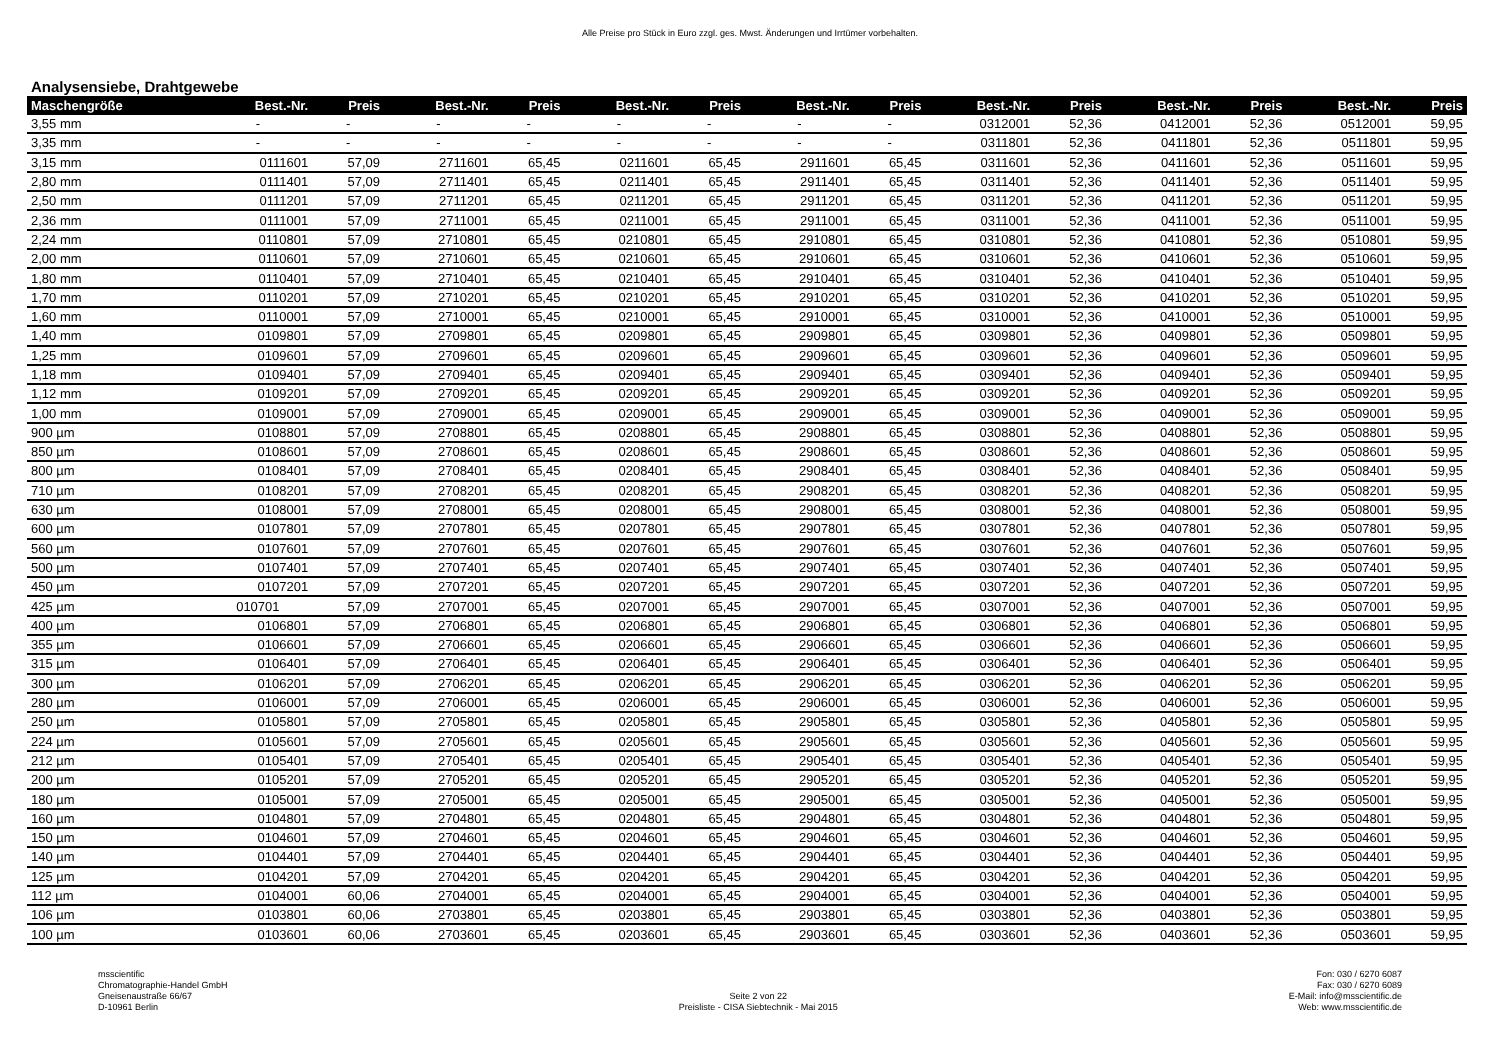Alle Preise pro Stück in Euro zzgl. ges. Mwst. Änderungen und Irrtümer vorbehalten.
Analysensiebe, Drahtgewebe
| Maschengröße | Best.-Nr. | Preis | Best.-Nr. | Preis | Best.-Nr. | Preis | Best.-Nr. | Preis | Best.-Nr. | Preis | Best.-Nr. | Preis | Best.-Nr. | Preis |
| --- | --- | --- | --- | --- | --- | --- | --- | --- | --- | --- | --- | --- | --- | --- |
| 3,55 mm | - | - | - | - | - | - | - | - | 0312001 | 52,36 | 0412001 | 52,36 | 0512001 | 59,95 |
| 3,35 mm | - | - | - | - | - | - | - | - | 0311801 | 52,36 | 0411801 | 52,36 | 0511801 | 59,95 |
| 3,15 mm | 0111601 | 57,09 | 2711601 | 65,45 | 0211601 | 65,45 | 2911601 | 65,45 | 0311601 | 52,36 | 0411601 | 52,36 | 0511601 | 59,95 |
| 2,80 mm | 0111401 | 57,09 | 2711401 | 65,45 | 0211401 | 65,45 | 2911401 | 65,45 | 0311401 | 52,36 | 0411401 | 52,36 | 0511401 | 59,95 |
| 2,50 mm | 0111201 | 57,09 | 2711201 | 65,45 | 0211201 | 65,45 | 2911201 | 65,45 | 0311201 | 52,36 | 0411201 | 52,36 | 0511201 | 59,95 |
| 2,36 mm | 0111001 | 57,09 | 2711001 | 65,45 | 0211001 | 65,45 | 2911001 | 65,45 | 0311001 | 52,36 | 0411001 | 52,36 | 0511001 | 59,95 |
| 2,24 mm | 0110801 | 57,09 | 2710801 | 65,45 | 0210801 | 65,45 | 2910801 | 65,45 | 0310801 | 52,36 | 0410801 | 52,36 | 0510801 | 59,95 |
| 2,00 mm | 0110601 | 57,09 | 2710601 | 65,45 | 0210601 | 65,45 | 2910601 | 65,45 | 0310601 | 52,36 | 0410601 | 52,36 | 0510601 | 59,95 |
| 1,80 mm | 0110401 | 57,09 | 2710401 | 65,45 | 0210401 | 65,45 | 2910401 | 65,45 | 0310401 | 52,36 | 0410401 | 52,36 | 0510401 | 59,95 |
| 1,70 mm | 0110201 | 57,09 | 2710201 | 65,45 | 0210201 | 65,45 | 2910201 | 65,45 | 0310201 | 52,36 | 0410201 | 52,36 | 0510201 | 59,95 |
| 1,60 mm | 0110001 | 57,09 | 2710001 | 65,45 | 0210001 | 65,45 | 2910001 | 65,45 | 0310001 | 52,36 | 0410001 | 52,36 | 0510001 | 59,95 |
| 1,40 mm | 0109801 | 57,09 | 2709801 | 65,45 | 0209801 | 65,45 | 2909801 | 65,45 | 0309801 | 52,36 | 0409801 | 52,36 | 0509801 | 59,95 |
| 1,25 mm | 0109601 | 57,09 | 2709601 | 65,45 | 0209601 | 65,45 | 2909601 | 65,45 | 0309601 | 52,36 | 0409601 | 52,36 | 0509601 | 59,95 |
| 1,18 mm | 0109401 | 57,09 | 2709401 | 65,45 | 0209401 | 65,45 | 2909401 | 65,45 | 0309401 | 52,36 | 0409401 | 52,36 | 0509401 | 59,95 |
| 1,12 mm | 0109201 | 57,09 | 2709201 | 65,45 | 0209201 | 65,45 | 2909201 | 65,45 | 0309201 | 52,36 | 0409201 | 52,36 | 0509201 | 59,95 |
| 1,00 mm | 0109001 | 57,09 | 2709001 | 65,45 | 0209001 | 65,45 | 2909001 | 65,45 | 0309001 | 52,36 | 0409001 | 52,36 | 0509001 | 59,95 |
| 900 µm | 0108801 | 57,09 | 2708801 | 65,45 | 0208801 | 65,45 | 2908801 | 65,45 | 0308801 | 52,36 | 0408801 | 52,36 | 0508801 | 59,95 |
| 850 µm | 0108601 | 57,09 | 2708601 | 65,45 | 0208601 | 65,45 | 2908601 | 65,45 | 0308601 | 52,36 | 0408601 | 52,36 | 0508601 | 59,95 |
| 800 µm | 0108401 | 57,09 | 2708401 | 65,45 | 0208401 | 65,45 | 2908401 | 65,45 | 0308401 | 52,36 | 0408401 | 52,36 | 0508401 | 59,95 |
| 710 µm | 0108201 | 57,09 | 2708201 | 65,45 | 0208201 | 65,45 | 2908201 | 65,45 | 0308201 | 52,36 | 0408201 | 52,36 | 0508201 | 59,95 |
| 630 µm | 0108001 | 57,09 | 2708001 | 65,45 | 0208001 | 65,45 | 2908001 | 65,45 | 0308001 | 52,36 | 0408001 | 52,36 | 0508001 | 59,95 |
| 600 µm | 0107801 | 57,09 | 2707801 | 65,45 | 0207801 | 65,45 | 2907801 | 65,45 | 0307801 | 52,36 | 0407801 | 52,36 | 0507801 | 59,95 |
| 560 µm | 0107601 | 57,09 | 2707601 | 65,45 | 0207601 | 65,45 | 2907601 | 65,45 | 0307601 | 52,36 | 0407601 | 52,36 | 0507601 | 59,95 |
| 500 µm | 0107401 | 57,09 | 2707401 | 65,45 | 0207401 | 65,45 | 2907401 | 65,45 | 0307401 | 52,36 | 0407401 | 52,36 | 0507401 | 59,95 |
| 450 µm | 0107201 | 57,09 | 2707201 | 65,45 | 0207201 | 65,45 | 2907201 | 65,45 | 0307201 | 52,36 | 0407201 | 52,36 | 0507201 | 59,95 |
| 425 µm | 010701 | 57,09 | 2707001 | 65,45 | 0207001 | 65,45 | 2907001 | 65,45 | 0307001 | 52,36 | 0407001 | 52,36 | 0507001 | 59,95 |
| 400 µm | 0106801 | 57,09 | 2706801 | 65,45 | 0206801 | 65,45 | 2906801 | 65,45 | 0306801 | 52,36 | 0406801 | 52,36 | 0506801 | 59,95 |
| 355 µm | 0106601 | 57,09 | 2706601 | 65,45 | 0206601 | 65,45 | 2906601 | 65,45 | 0306601 | 52,36 | 0406601 | 52,36 | 0506601 | 59,95 |
| 315 µm | 0106401 | 57,09 | 2706401 | 65,45 | 0206401 | 65,45 | 2906401 | 65,45 | 0306401 | 52,36 | 0406401 | 52,36 | 0506401 | 59,95 |
| 300 µm | 0106201 | 57,09 | 2706201 | 65,45 | 0206201 | 65,45 | 2906201 | 65,45 | 0306201 | 52,36 | 0406201 | 52,36 | 0506201 | 59,95 |
| 280 µm | 0106001 | 57,09 | 2706001 | 65,45 | 0206001 | 65,45 | 2906001 | 65,45 | 0306001 | 52,36 | 0406001 | 52,36 | 0506001 | 59,95 |
| 250 µm | 0105801 | 57,09 | 2705801 | 65,45 | 0205801 | 65,45 | 2905801 | 65,45 | 0305801 | 52,36 | 0405801 | 52,36 | 0505801 | 59,95 |
| 224 µm | 0105601 | 57,09 | 2705601 | 65,45 | 0205601 | 65,45 | 2905601 | 65,45 | 0305601 | 52,36 | 0405601 | 52,36 | 0505601 | 59,95 |
| 212 µm | 0105401 | 57,09 | 2705401 | 65,45 | 0205401 | 65,45 | 2905401 | 65,45 | 0305401 | 52,36 | 0405401 | 52,36 | 0505401 | 59,95 |
| 200 µm | 0105201 | 57,09 | 2705201 | 65,45 | 0205201 | 65,45 | 2905201 | 65,45 | 0305201 | 52,36 | 0405201 | 52,36 | 0505201 | 59,95 |
| 180 µm | 0105001 | 57,09 | 2705001 | 65,45 | 0205001 | 65,45 | 2905001 | 65,45 | 0305001 | 52,36 | 0405001 | 52,36 | 0505001 | 59,95 |
| 160 µm | 0104801 | 57,09 | 2704801 | 65,45 | 0204801 | 65,45 | 2904801 | 65,45 | 0304801 | 52,36 | 0404801 | 52,36 | 0504801 | 59,95 |
| 150 µm | 0104601 | 57,09 | 2704601 | 65,45 | 0204601 | 65,45 | 2904601 | 65,45 | 0304601 | 52,36 | 0404601 | 52,36 | 0504601 | 59,95 |
| 140 µm | 0104401 | 57,09 | 2704401 | 65,45 | 0204401 | 65,45 | 2904401 | 65,45 | 0304401 | 52,36 | 0404401 | 52,36 | 0504401 | 59,95 |
| 125 µm | 0104201 | 57,09 | 2704201 | 65,45 | 0204201 | 65,45 | 2904201 | 65,45 | 0304201 | 52,36 | 0404201 | 52,36 | 0504201 | 59,95 |
| 112 µm | 0104001 | 60,06 | 2704001 | 65,45 | 0204001 | 65,45 | 2904001 | 65,45 | 0304001 | 52,36 | 0404001 | 52,36 | 0504001 | 59,95 |
| 106 µm | 0103801 | 60,06 | 2703801 | 65,45 | 0203801 | 65,45 | 2903801 | 65,45 | 0303801 | 52,36 | 0403801 | 52,36 | 0503801 | 59,95 |
| 100 µm | 0103601 | 60,06 | 2703601 | 65,45 | 0203601 | 65,45 | 2903601 | 65,45 | 0303601 | 52,36 | 0403601 | 52,36 | 0503601 | 59,95 |
msscientific
Chromatographie-Handel GmbH
Gneisenaustraße 66/67
D-10961 Berlin
Seite 2 von 22
Preisliste - CISA Siebtechnik - Mai 2015
Fon: 030 / 6270 6087
Fax: 030 / 6270 6089
E-Mail: info@msscientific.de
Web: www.msscientific.de